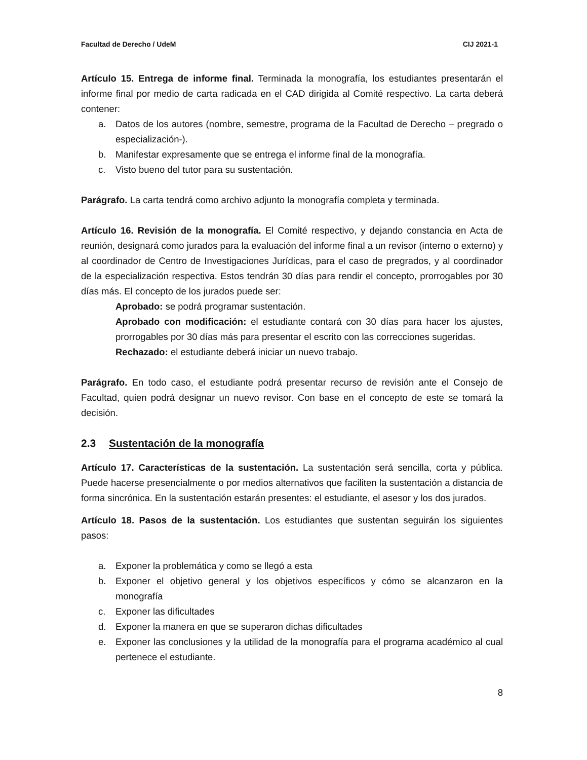Facultad de Derecho / UdeM CIJ 2021-1
Artículo 15. Entrega de informe final. Terminada la monografía, los estudiantes presentarán el informe final por medio de carta radicada en el CAD dirigida al Comité respectivo. La carta deberá contener:
a. Datos de los autores (nombre, semestre, programa de la Facultad de Derecho – pregrado o especialización-).
b. Manifestar expresamente que se entrega el informe final de la monografía.
c. Visto bueno del tutor para su sustentación.
Parágrafo. La carta tendrá como archivo adjunto la monografía completa y terminada.
Artículo 16. Revisión de la monografía. El Comité respectivo, y dejando constancia en Acta de reunión, designará como jurados para la evaluación del informe final a un revisor (interno o externo) y al coordinador de Centro de Investigaciones Jurídicas, para el caso de pregrados, y al coordinador de la especialización respectiva. Estos tendrán 30 días para rendir el concepto, prorrogables por 30 días más. El concepto de los jurados puede ser:
Aprobado: se podrá programar sustentación.
Aprobado con modificación: el estudiante contará con 30 días para hacer los ajustes, prorrogables por 30 días más para presentar el escrito con las correcciones sugeridas.
Rechazado: el estudiante deberá iniciar un nuevo trabajo.
Parágrafo. En todo caso, el estudiante podrá presentar recurso de revisión ante el Consejo de Facultad, quien podrá designar un nuevo revisor. Con base en el concepto de este se tomará la decisión.
2.3 Sustentación de la monografía
Artículo 17. Características de la sustentación. La sustentación será sencilla, corta y pública. Puede hacerse presencialmente o por medios alternativos que faciliten la sustentación a distancia de forma sincrónica. En la sustentación estarán presentes: el estudiante, el asesor y los dos jurados.
Artículo 18. Pasos de la sustentación. Los estudiantes que sustentan seguirán los siguientes pasos:
a. Exponer la problemática y como se llegó a esta
b. Exponer el objetivo general y los objetivos específicos y cómo se alcanzaron en la monografía
c. Exponer las dificultades
d. Exponer la manera en que se superaron dichas dificultades
e. Exponer las conclusiones y la utilidad de la monografía para el programa académico al cual pertenece el estudiante.
8